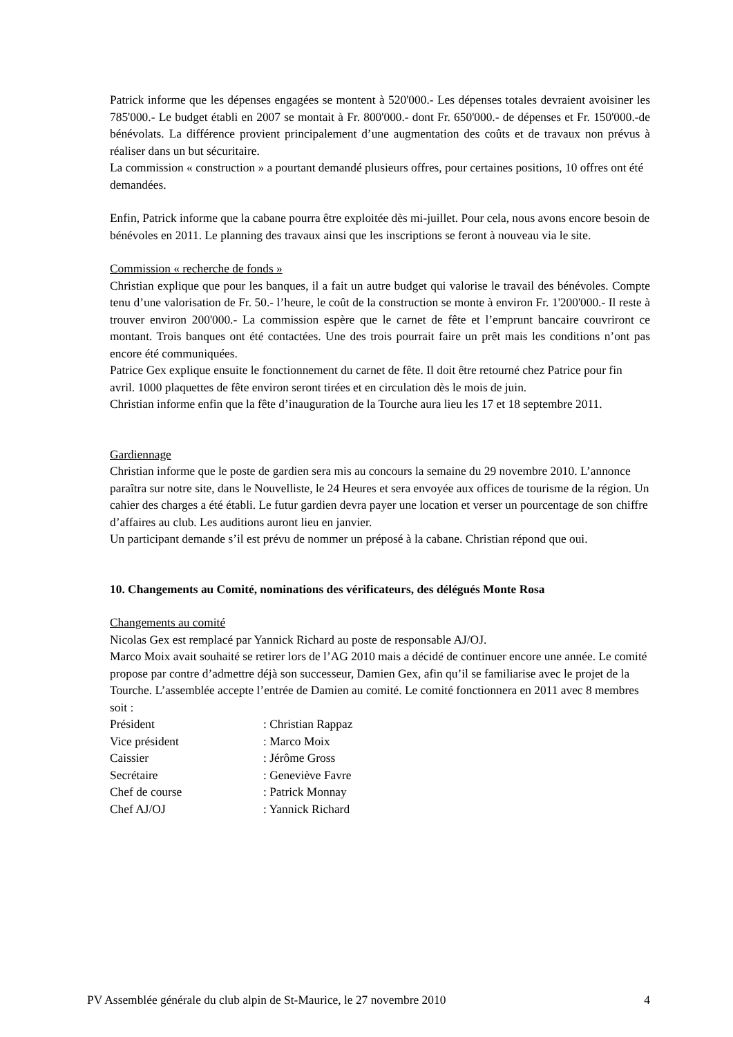Patrick informe que les dépenses engagées se montent à 520'000.- Les dépenses totales devraient avoisiner les 785'000.- Le budget établi en 2007 se montait à Fr. 800'000.- dont Fr. 650'000.- de dépenses et Fr. 150'000.-de bénévolats. La différence provient principalement d’une augmentation des coûts et de travaux non prévus à réaliser dans un but sécuritaire.
La commission « construction » a pourtant demandé plusieurs offres, pour certaines positions, 10 offres ont été demandées.
Enfin, Patrick informe que la cabane pourra être exploitée dès mi-juillet. Pour cela, nous avons encore besoin de bénévoles en 2011. Le planning des travaux ainsi que les inscriptions se feront à nouveau via le site.
Commission « recherche de fonds »
Christian explique que pour les banques, il a fait un autre budget qui valorise le travail des bénévoles. Compte tenu d’une valorisation de Fr. 50.- l’heure, le coût de la construction se monte à environ Fr. 1'200'000.- Il reste à trouver environ 200'000.- La commission espère que le carnet de fête et l’emprunt bancaire couvriront ce montant. Trois banques ont été contactées. Une des trois pourrait faire un prêt mais les conditions n’ont pas encore été communiquées.
Patrice Gex explique ensuite le fonctionnement du carnet de fête. Il doit être retourné chez Patrice pour fin avril. 1000 plaquettes de fête environ seront tirées et en circulation dès le mois de juin.
Christian informe enfin que la fête d’inauguration de la Tourche aura lieu les 17 et 18 septembre 2011.
Gardiennage
Christian informe que le poste de gardien sera mis au concours la semaine du 29 novembre 2010. L’annonce paraîtra sur notre site, dans le Nouvelliste, le 24 Heures et sera envoyée aux offices de tourisme de la région. Un cahier des charges a été établi. Le futur gardien devra payer une location et verser un pourcentage de son chiffre d’affaires au club. Les auditions auront lieu en janvier.
Un participant demande s’il est prévu de nommer un préposé à la cabane. Christian répond que oui.
10. Changements au Comité, nominations des vérificateurs, des délégués Monte Rosa
Changements au comité
Nicolas Gex est remplacé par Yannick Richard au poste de responsable AJ/OJ.
Marco Moix avait souhaité se retirer lors de l’AG 2010 mais a décidé de continuer encore une année. Le comité propose par contre d’admettre déjà son successeur, Damien Gex, afin qu’il se familiarise avec le projet de la Tourche. L’assemblée accepte l’entrée de Damien au comité. Le comité fonctionnera en 2011 avec 8 membres soit :
Président : Christian Rappaz
Vice président : Marco Moix
Caissier : Jérôme Gross
Secrétaire : Geneviève Favre
Chef de course : Patrick Monnay
Chef AJ/OJ : Yannick Richard
PV Assemblée générale du club alpin de St-Maurice, le 27 novembre 2010 4